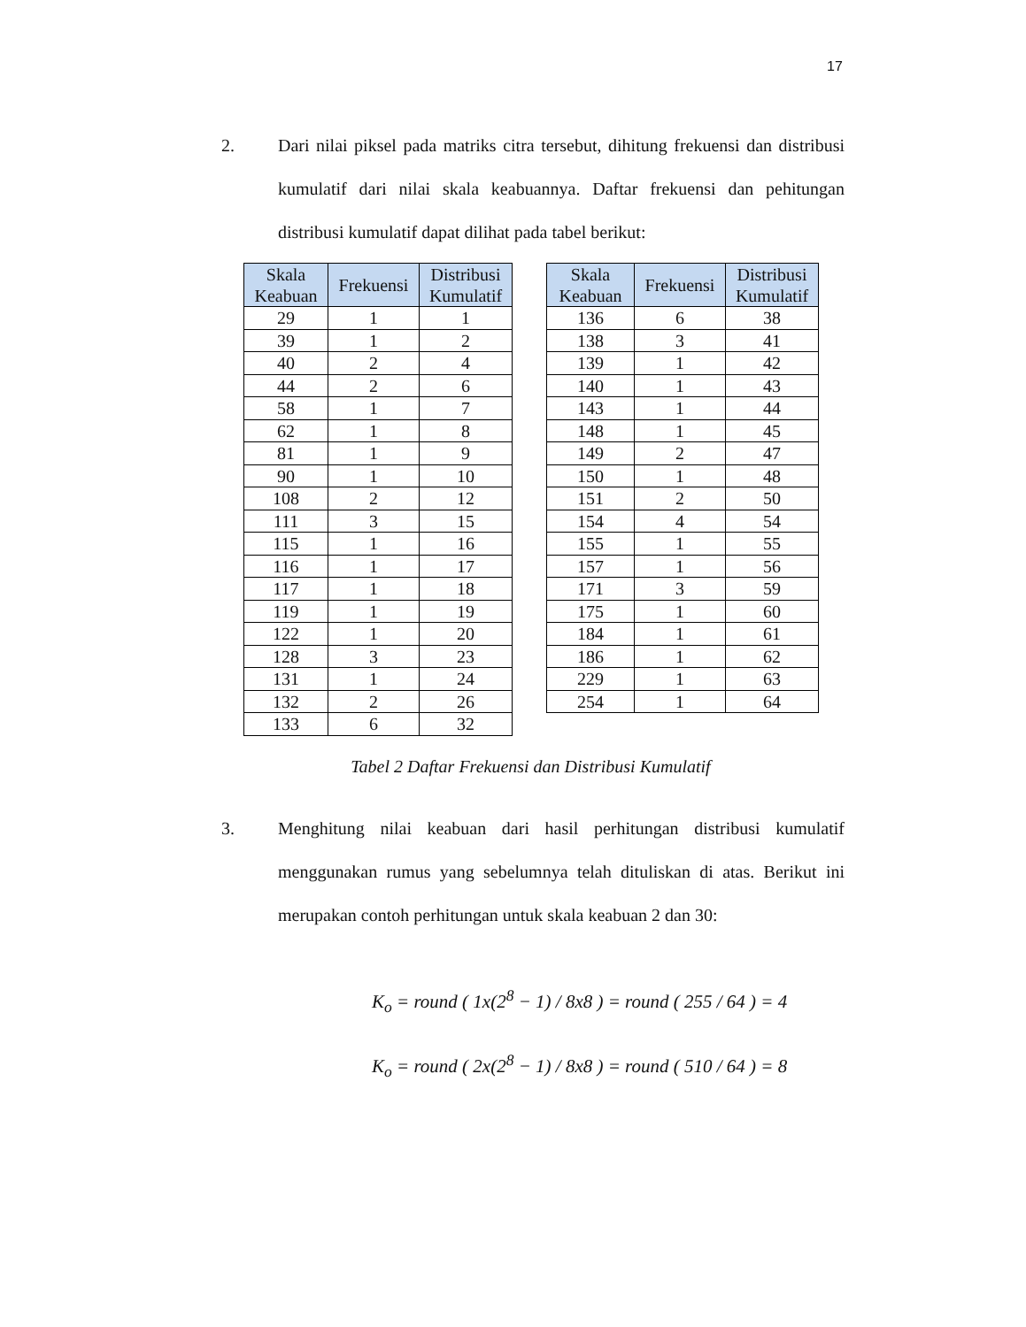17
2. Dari nilai piksel pada matriks citra tersebut, dihitung frekuensi dan distribusi kumulatif dari nilai skala keabuannya. Daftar frekuensi dan pehitungan distribusi kumulatif dapat dilihat pada tabel berikut:
| Skala Keabuan | Frekuensi | Distribusi Kumulatif |
| --- | --- | --- |
| 29 | 1 | 1 |
| 39 | 1 | 2 |
| 40 | 2 | 4 |
| 44 | 2 | 6 |
| 58 | 1 | 7 |
| 62 | 1 | 8 |
| 81 | 1 | 9 |
| 90 | 1 | 10 |
| 108 | 2 | 12 |
| 111 | 3 | 15 |
| 115 | 1 | 16 |
| 116 | 1 | 17 |
| 117 | 1 | 18 |
| 119 | 1 | 19 |
| 122 | 1 | 20 |
| 128 | 3 | 23 |
| 131 | 1 | 24 |
| 132 | 2 | 26 |
| 133 | 6 | 32 |
| Skala Keabuan | Frekuensi | Distribusi Kumulatif |
| --- | --- | --- |
| 136 | 6 | 38 |
| 138 | 3 | 41 |
| 139 | 1 | 42 |
| 140 | 1 | 43 |
| 143 | 1 | 44 |
| 148 | 1 | 45 |
| 149 | 2 | 47 |
| 150 | 1 | 48 |
| 151 | 2 | 50 |
| 154 | 4 | 54 |
| 155 | 1 | 55 |
| 157 | 1 | 56 |
| 171 | 3 | 59 |
| 175 | 1 | 60 |
| 184 | 1 | 61 |
| 186 | 1 | 62 |
| 229 | 1 | 63 |
| 254 | 1 | 64 |
Tabel 2 Daftar Frekuensi dan Distribusi Kumulatif
3. Menghitung nilai keabuan dari hasil perhitungan distribusi kumulatif menggunakan rumus yang sebelumnya telah dituliskan di atas. Berikut ini merupakan contoh perhitungan untuk skala keabuan 2 dan 30:
K<sub>o</sub> = round ( 1x(2<sup>8</sup> − 1) / 8x8 ) = round ( 255 / 64 ) = 4
K<sub>o</sub> = round ( 2x(2<sup>8</sup> − 1) / 8x8 ) = round ( 510 / 64 ) = 8